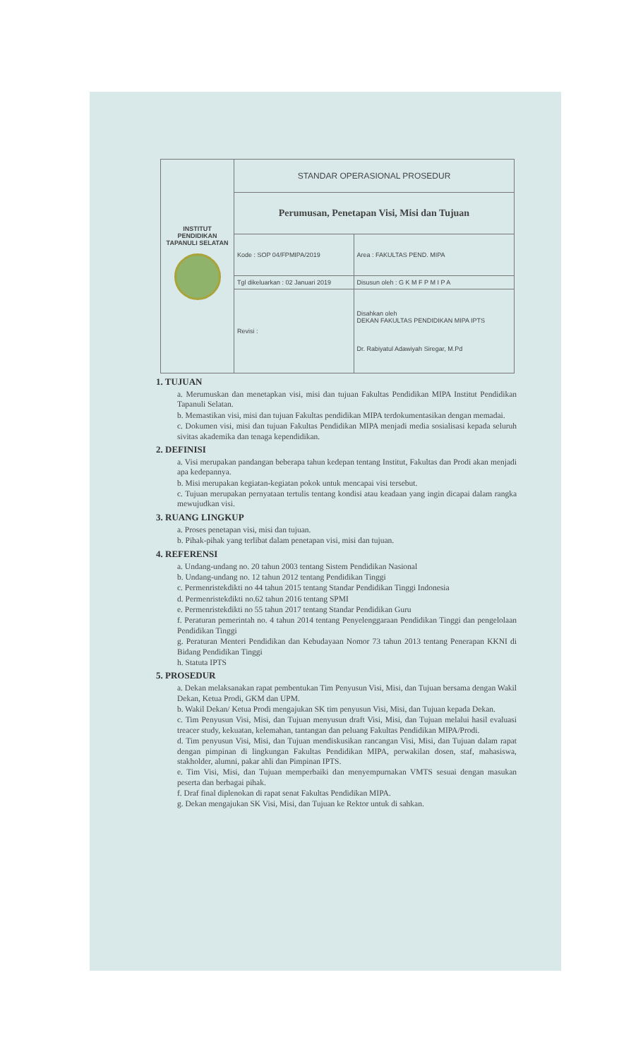| INSTITUT PENDIDIKAN TAPANULI SELATAN | STANDAR OPERASIONAL PROSEDUR | |
| | Perumusan, Penetapan Visi, Misi dan Tujuan | |
| | Kode : SOP 04/FPMIPA/2019 | Area : FAKULTAS PEND. MIPA |
| | Tgl dikeluarkan : 02 Januari 2019 | Disusun oleh : G K M F P M I P A |
| | Revisi : | Disahkan oleh DEKAN FAKULTAS PENDIDIKAN MIPA IPTS Dr. Rabiyatul Adawiyah Siregar, M.Pd |
1. TUJUAN
a. Merumuskan dan menetapkan visi, misi dan tujuan Fakultas Pendidikan MIPA Institut Pendidikan Tapanuli Selatan.
b. Memastikan visi, misi dan tujuan Fakultas pendidikan MIPA terdokumentasikan dengan memadai.
c. Dokumen visi, misi dan tujuan Fakultas Pendidikan MIPA menjadi media sosialisasi kepada seluruh sivitas akademika dan tenaga kependidikan.
2. DEFINISI
a. Visi merupakan pandangan beberapa tahun kedepan tentang Institut, Fakultas dan Prodi akan menjadi apa kedepannya.
b. Misi merupakan kegiatan-kegiatan pokok untuk mencapai visi tersebut.
c. Tujuan merupakan pernyataan tertulis tentang kondisi atau keadaan yang ingin dicapai dalam rangka mewujudkan visi.
3. RUANG LINGKUP
a. Proses penetapan visi, misi dan tujuan.
b. Pihak-pihak yang terlibat dalam penetapan visi, misi dan tujuan.
4. REFERENSI
a. Undang-undang no. 20 tahun 2003 tentang Sistem Pendidikan Nasional
b. Undang-undang no. 12 tahun 2012 tentang Pendidikan Tinggi
c. Permenristekdikti no 44 tahun 2015 tentang Standar Pendidikan Tinggi Indonesia
d. Permenristekdikti no.62 tahun 2016 tentang SPMI
e. Permenristekdikti no 55 tahun 2017 tentang Standar Pendidikan Guru
f. Peraturan pemerintah no. 4 tahun 2014 tentang Penyelenggaraan Pendidikan Tinggi dan pengelolaan Pendidikan Tinggi
g. Peraturan Menteri Pendidikan dan Kebudayaan Nomor 73 tahun 2013 tentang Penerapan KKNI di Bidang Pendidikan Tinggi
h. Statuta IPTS
5. PROSEDUR
a. Dekan melaksanakan rapat pembentukan Tim Penyusun Visi, Misi, dan Tujuan bersama dengan Wakil Dekan, Ketua Prodi, GKM dan UPM.
b. Wakil Dekan/ Ketua Prodi mengajukan SK tim penyusun Visi, Misi, dan Tujuan kepada Dekan.
c. Tim Penyusun Visi, Misi, dan Tujuan menyusun draft Visi, Misi, dan Tujuan melalui hasil evaluasi treacer study, kekuatan, kelemahan, tantangan dan peluang Fakultas Pendidikan MIPA/Prodi.
d. Tim penyusun Visi, Misi, dan Tujuan mendiskusikan rancangan Visi, Misi, dan Tujuan dalam rapat dengan pimpinan di lingkungan Fakultas Pendidikan MIPA, perwakilan dosen, staf, mahasiswa, stakholder, alumni, pakar ahli dan Pimpinan IPTS.
e. Tim Visi, Misi, dan Tujuan memperbaiki dan menyempurnakan VMTS sesuai dengan masukan peserta dan berbagai pihak.
f. Draf final diplenokan di rapat senat Fakultas Pendidikan MIPA.
g. Dekan mengajukan SK Visi, Misi, dan Tujuan ke Rektor untuk di sahkan.